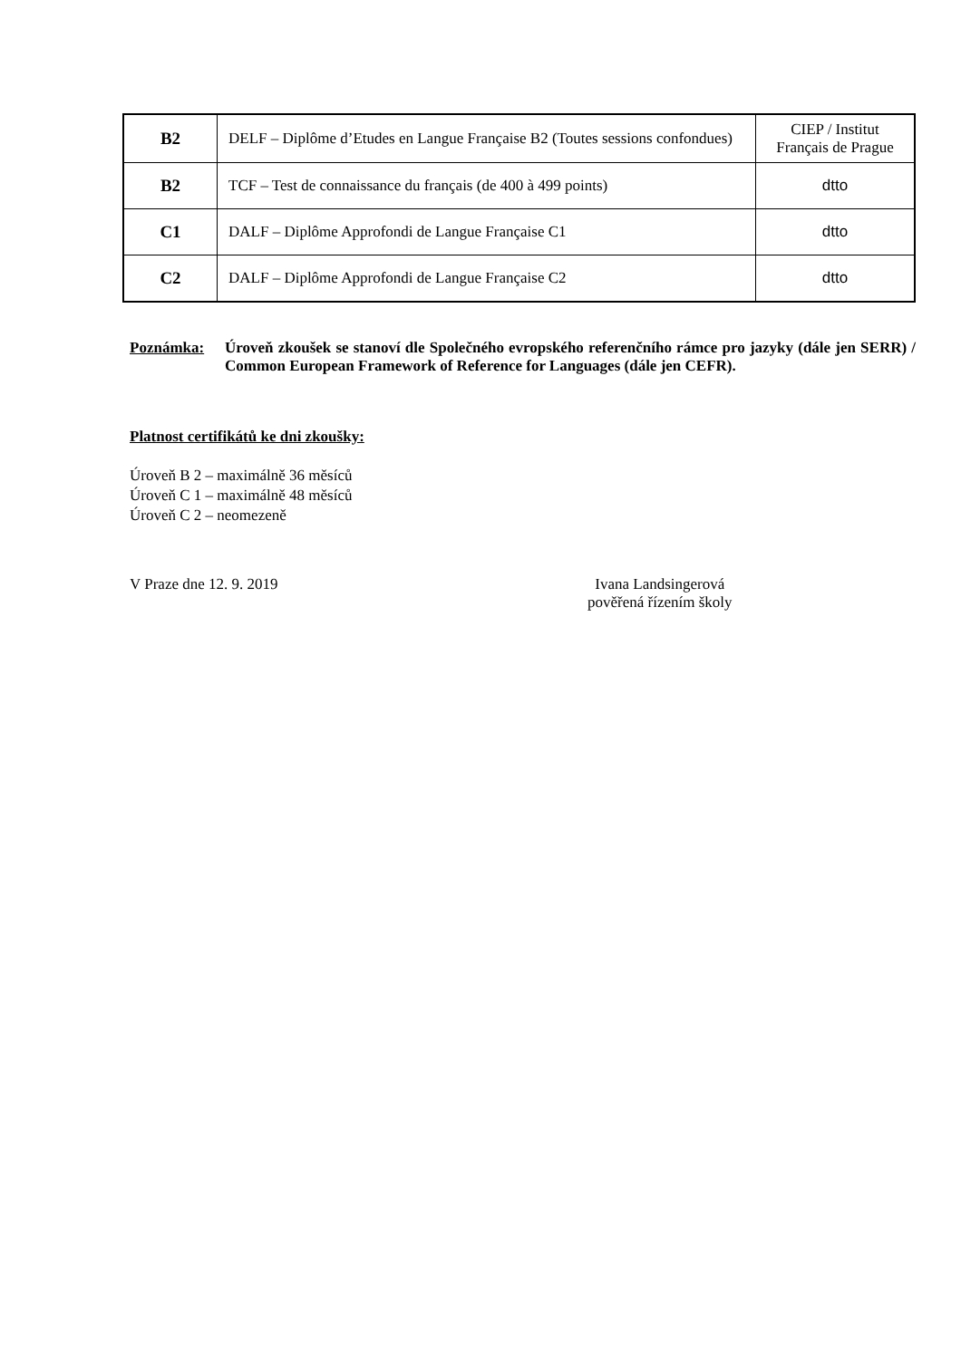| B2 | DELF – Diplôme d’Etudes en Langue Française B2 (Toutes sessions confondues) | CIEP / Institut Français de Prague |
| B2 | TCF – Test de connaissance du français (de 400 à 499 points) | dtto |
| C1 | DALF – Diplôme Approfondi de Langue Française C1 | dtto |
| C2 | DALF – Diplôme Approfondi de Langue Française C2 | dtto |
Poznámka: Úroveň zkoušek se stanoví dle Společného evropského referenčního rámce pro jazyky (dále jen SERR) / Common European Framework of Reference for Languages (dále jen CEFR).
Platnost certifikátů ke dni zkoušky:
Úroveň B 2 – maximálně 36 měsíců
Úroveň C 1 – maximálně 48 měsíců
Úroveň C 2 – neomezeně
V Praze dne 12. 9. 2019 Ivana Landsingerová
pověřená řízením školy